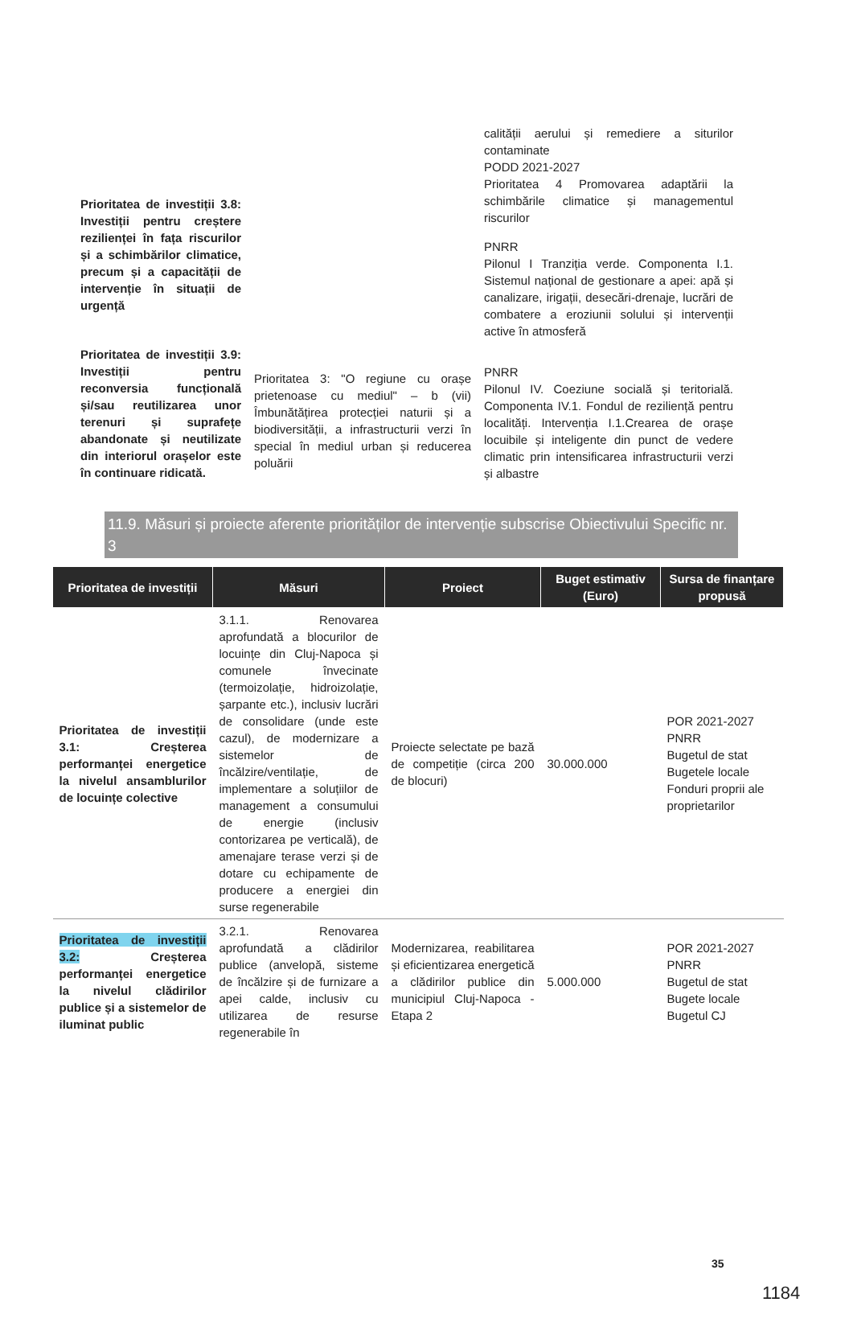Prioritatea de investiții 3.8: Investiții pentru creștere rezilienței în fața riscurilor și a schimbărilor climatice, precum și a capacității de intervenție în situații de urgență
Prioritatea de investiții 3.9: Investiții pentru reconversia funcțională și/sau reutilizarea unor terenuri și suprafețe abandonate și neutilizate din interiorul orașelor este în continuare ridicată.
Prioritatea 3: "O regiune cu orașe prietenoase cu mediul" – b (vii) Îmbunătățirea protecției naturii și a biodiversității, a infrastructurii verzi în special în mediul urban și reducerea poluării
calității aerului și remediere a siturilor contaminate
PODD 2021-2027
Prioritatea 4 Promovarea adaptării la schimbările climatice și managementul riscurilor
PNRR
Pilonul I Tranziția verde. Componenta I.1. Sistemul național de gestionare a apei: apă și canalizare, irigații, desecări-drenaje, lucrări de combatere a eroziunii solului și intervenții active în atmosferă
PNRR
Pilonul IV. Coeziune socială și teritorială. Componenta IV.1. Fondul de reziliență pentru localități. Intervenția I.1.Crearea de orașe locuibile și inteligente din punct de vedere climatic prin intensificarea infrastructurii verzi și albastre
11.9. Măsuri și proiecte aferente priorităților de intervenție subscrise Obiectivului Specific nr. 3
| Prioritatea de investiții | Măsuri | Proiect | Buget estimativ (Euro) | Sursa de finanțare propusă |
| --- | --- | --- | --- | --- |
| Prioritatea de investiții 3.1: Creșterea performanței energetice la nivelul ansamblurilor de locuințe colective | 3.1.1. Renovarea aprofundată a blocurilor de locuințe din Cluj-Napoca și comunele învecinate (termoizolație, hidroizolație, șarpante etc.), inclusiv lucrări de consolidare (unde este cazul), de modernizare a sistemelor de încălzire/ventilație, de implementare a soluțiilor de management a consumului de energie (inclusiv contorizarea pe verticală), de amenajare terase verzi și de dotare cu echipamente de producere a energiei din surse regenerabile | Proiecte selectate pe bază de competiție (circa 200 de blocuri) | 30.000.000 | POR 2021-2027 PNRR Bugetul de stat Bugetele locale Fonduri proprii ale proprietarilor |
| Prioritatea de investiții 3.2: Creșterea performanței energetice la nivelul clădirilor publice și a sistemelor de iluminat public | 3.2.1. Renovarea aprofundată a clădirilor publice (anvelopă, sisteme de încălzire și de furnizare a apei calde, inclusiv cu utilizarea de resurse regenerabile în | Modernizarea, reabilitarea și eficientizarea energetică a clădirilor publice din municipiul Cluj-Napoca - Etapa 2 | 5.000.000 | POR 2021-2027 PNRR Bugetul de stat Bugete locale Bugetul CJ |
35
1184